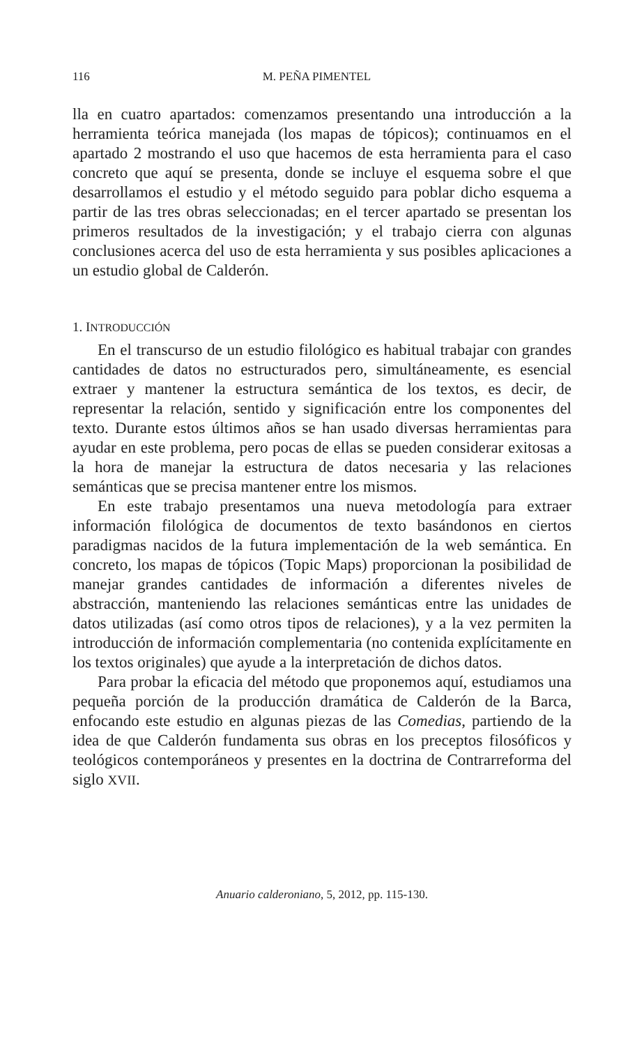116 M. PEÑA PIMENTEL
lla en cuatro apartados: comenzamos presentando una introducción a la herramienta teórica manejada (los mapas de tópicos); continuamos en el apartado 2 mostrando el uso que hacemos de esta herramienta para el caso concreto que aquí se presenta, donde se incluye el esquema sobre el que desarrollamos el estudio y el método seguido para poblar dicho esquema a partir de las tres obras seleccionadas; en el tercer apartado se presentan los primeros resultados de la investigación; y el trabajo cierra con algunas conclusiones acerca del uso de esta herramienta y sus posibles aplicaciones a un estudio global de Calderón.
1. INTRODUCCIÓN
En el transcurso de un estudio filológico es habitual trabajar con grandes cantidades de datos no estructurados pero, simultáneamente, es esencial extraer y mantener la estructura semántica de los textos, es decir, de representar la relación, sentido y significación entre los componentes del texto. Durante estos últimos años se han usado diversas herramientas para ayudar en este problema, pero pocas de ellas se pueden considerar exitosas a la hora de manejar la estructura de datos necesaria y las relaciones semánticas que se precisa mantener entre los mismos.
En este trabajo presentamos una nueva metodología para extraer información filológica de documentos de texto basándonos en ciertos paradigmas nacidos de la futura implementación de la web semántica. En concreto, los mapas de tópicos (Topic Maps) proporcionan la posibilidad de manejar grandes cantidades de información a diferentes niveles de abstracción, manteniendo las relaciones semánticas entre las unidades de datos utilizadas (así como otros tipos de relaciones), y a la vez permiten la introducción de información complementaria (no contenida explícitamente en los textos originales) que ayude a la interpretación de dichos datos.
Para probar la eficacia del método que proponemos aquí, estudiamos una pequeña porción de la producción dramática de Calderón de la Barca, enfocando este estudio en algunas piezas de las Comedias, partiendo de la idea de que Calderón fundamenta sus obras en los preceptos filosóficos y teológicos contemporáneos y presentes en la doctrina de Contrarreforma del siglo XVII.
Anuario calderoniano, 5, 2012, pp. 115-130.